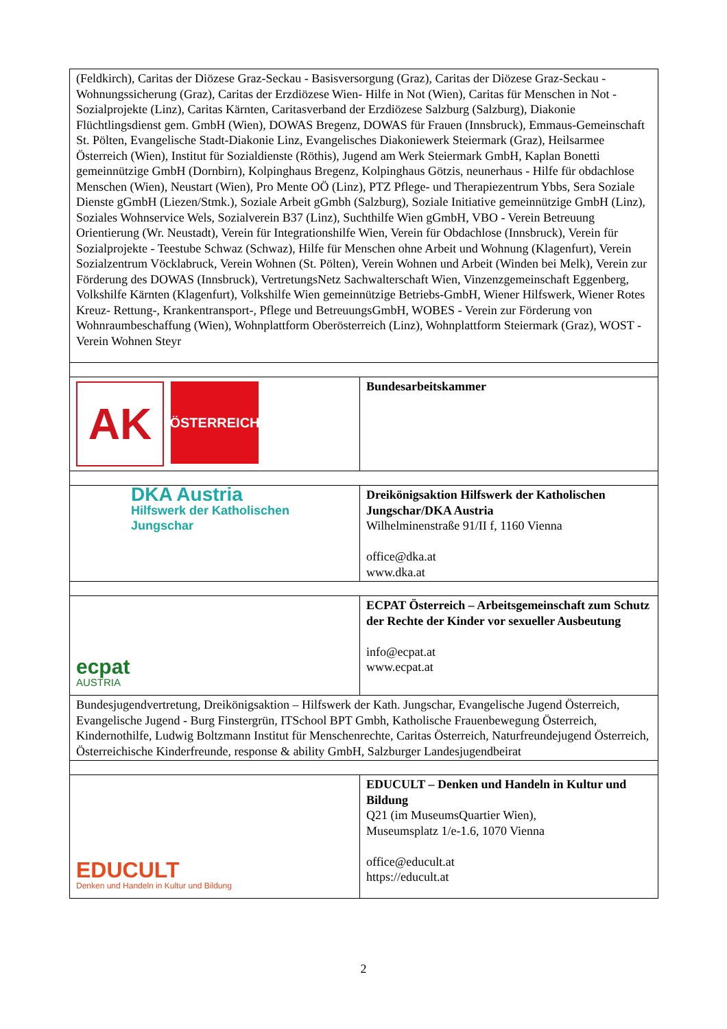| (Feldkirch), Caritas der Diözese Graz-Seckau - Basisversorgung (Graz), Caritas der Diözese Graz-Seckau - Wohnungssicherung (Graz), Caritas der Erzdiözese Wien- Hilfe in Not (Wien), Caritas für Menschen in Not - Sozialprojekte (Linz), Caritas Kärnten, Caritasverband der Erzdiözese Salzburg (Salzburg), Diakonie Flüchtlingsdienst gem. GmbH (Wien), DOWAS Bregenz, DOWAS für Frauen (Innsbruck), Emmaus-Gemeinschaft St. Pölten, Evangelische Stadt-Diakonie Linz, Evangelisches Diakoniewerk Steiermark (Graz), Heilsarmee Österreich (Wien), Institut für Sozialdienste (Röthis), Jugend am Werk Steiermark GmbH, Kaplan Bonetti gemeinnützige GmbH (Dornbirn), Kolpinghaus Bregenz, Kolpinghaus Götzis, neunerhaus - Hilfe für obdachlose Menschen (Wien), Neustart (Wien), Pro Mente OÖ (Linz), PTZ Pflege- und Therapiezentrum Ybbs, Sera Soziale Dienste gGmbH (Liezen/Stmk.), Soziale Arbeit gGmbh (Salzburg), Soziale Initiative gemeinnützige GmbH (Linz), Soziales Wohnservice Wels, Sozialverein B37 (Linz), Suchthilfe Wien gGmbH, VBO - Verein Betreuung Orientierung (Wr. Neustadt), Verein für Integrationshilfe Wien, Verein für Obdachlose (Innsbruck), Verein für Sozialprojekte - Teestube Schwaz (Schwaz), Hilfe für Menschen ohne Arbeit und Wohnung (Klagenfurt), Verein Sozialzentrum Vöcklabruck, Verein Wohnen (St. Pölten), Verein Wohnen und Arbeit (Winden bei Melk), Verein zur Förderung des DOWAS (Innsbruck), VertretungsNetz Sachwalterschaft Wien, Vinzenzgemeinschaft Eggenberg, Volkshilfe Kärnten (Klagenfurt), Volkshilfe Wien gemeinnützige Betriebs-GmbH, Wiener Hilfswerk, Wiener Rotes Kreuz- Rettung-, Krankentransport-, Pflege und BetreuungsGmbH, WOBES - Verein zur Förderung von Wohnraumbeschaffung (Wien), Wohnplattform Oberösterreich (Linz), Wohnplattform Steiermark (Graz), WOST - Verein Wohnen Steyr | |
| AK ÖSTERREICH | Bundesarbeitskammer |
| DKA Austria Hilfswerk der Katholischen Jungschar | Dreikönigsaktion Hilfswerk der Katholischen Jungschar/DKA Austria Wilhelminenstraße 91/II f, 1160 Vienna office@dka.at www.dka.at |
| ecpat AUSTRIA | ECPAT Österreich – Arbeitsgemeinschaft zum Schutz der Rechte der Kinder vor sexueller Ausbeutung info@ecpat.at www.ecpat.at |
| Bundesjugendvertretung, Dreikönigsaktion – Hilfswerk der Kath. Jungschar, Evangelische Jugend Österreich, Evangelische Jugend - Burg Finstergrün, ITSchool BPT Gmbh, Katholische Frauenbewegung Österreich, Kindernothilfe, Ludwig Boltzmann Institut für Menschenrechte, Caritas Österreich, Naturfreundejugend Österreich, Österreichische Kinderfreunde, response & ability GmbH, Salzburger Landesjugendbeirat | |
| EDUCULT Denken und Handeln in Kultur und Bildung | EDUCULT – Denken und Handeln in Kultur und Bildung Q21 (im MuseumsQuartier Wien), Museumsplatz 1/e-1.6, 1070 Vienna office@educult.at https://educult.at |
2